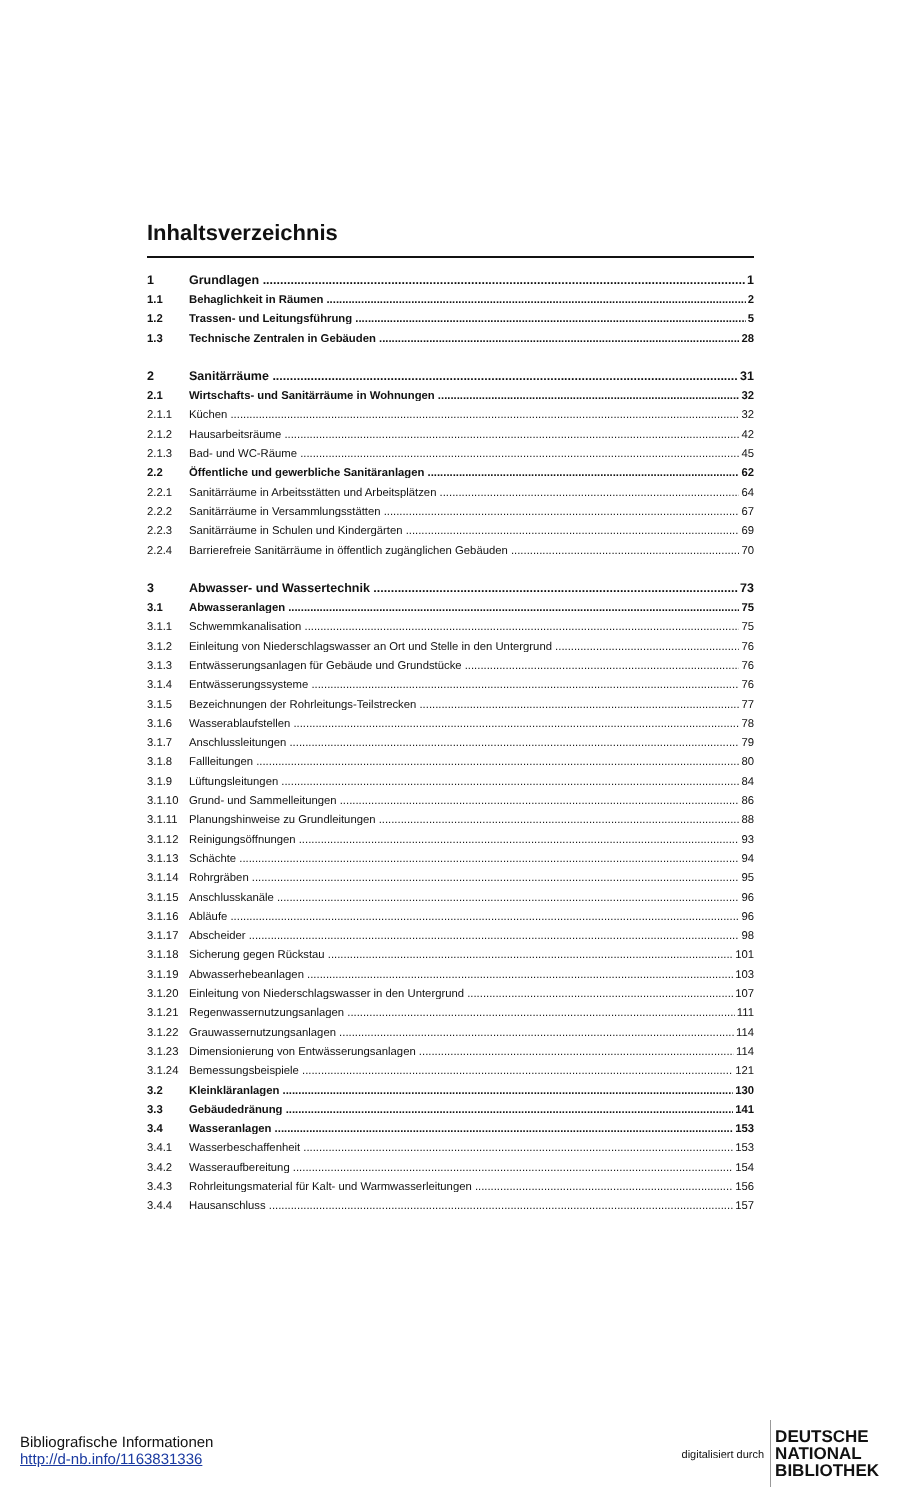Inhaltsverzeichnis
1 Grundlagen 1
1.1 Behaglichkeit in Räumen 2
1.2 Trassen- und Leitungsführung 5
1.3 Technische Zentralen in Gebäuden 28
2 Sanitärräume 31
2.1 Wirtschafts- und Sanitärräume in Wohnungen 32
2.1.1 Küchen 32
2.1.2 Hausarbeitsräume 42
2.1.3 Bad- und WC-Räume 45
2.2 Öffentliche und gewerbliche Sanitäranlagen 62
2.2.1 Sanitärräume in Arbeitsstätten und Arbeitsplätzen 64
2.2.2 Sanitärräume in Versammlungsstätten 67
2.2.3 Sanitärräume in Schulen und Kindergärten 69
2.2.4 Barrierefreie Sanitärräume in öffentlich zugänglichen Gebäuden 70
3 Abwasser- und Wassertechnik 73
3.1 Abwasseranlagen 75
3.1.1 Schwemmkanalisation 75
3.1.2 Einleitung von Niederschlagswasser an Ort und Stelle in den Untergrund 76
3.1.3 Entwässerungsanlagen für Gebäude und Grundstücke 76
3.1.4 Entwässerungssysteme 76
3.1.5 Bezeichnungen der Rohrleitungs-Teilstrecken 77
3.1.6 Wasserablaufstellen 78
3.1.7 Anschlussleitungen 79
3.1.8 Fallleitungen 80
3.1.9 Lüftungsleitungen 84
3.1.10 Grund- und Sammelleitungen 86
3.1.11 Planungshinweise zu Grundleitungen 88
3.1.12 Reinigungsöffnungen 93
3.1.13 Schächte 94
3.1.14 Rohrgräben 95
3.1.15 Anschlusskanäle 96
3.1.16 Abläufe 96
3.1.17 Abscheider 98
3.1.18 Sicherung gegen Rückstau 101
3.1.19 Abwasserhebeanlagen 103
3.1.20 Einleitung von Niederschlagswasser in den Untergrund 107
3.1.21 Regenwassernutzungsanlagen 111
3.1.22 Grauwassernutzungsanlagen 114
3.1.23 Dimensionierung von Entwässerungsanlagen 114
3.1.24 Bemessungsbeispiele 121
3.2 Kleinkläranlagen 130
3.3 Gebäudedränung 141
3.4 Wasseranlagen 153
3.4.1 Wasserbeschaffenheit 153
3.4.2 Wasseraufbereitung 154
3.4.3 Rohrleitungsmaterial für Kalt- und Warmwasserleitungen 156
3.4.4 Hausanschluss 157
Bibliografische Informationen
http://d-nb.info/1163831336
digitalisiert durch
DEUTSCHE
NATIONAL
BIBLIOTHEK